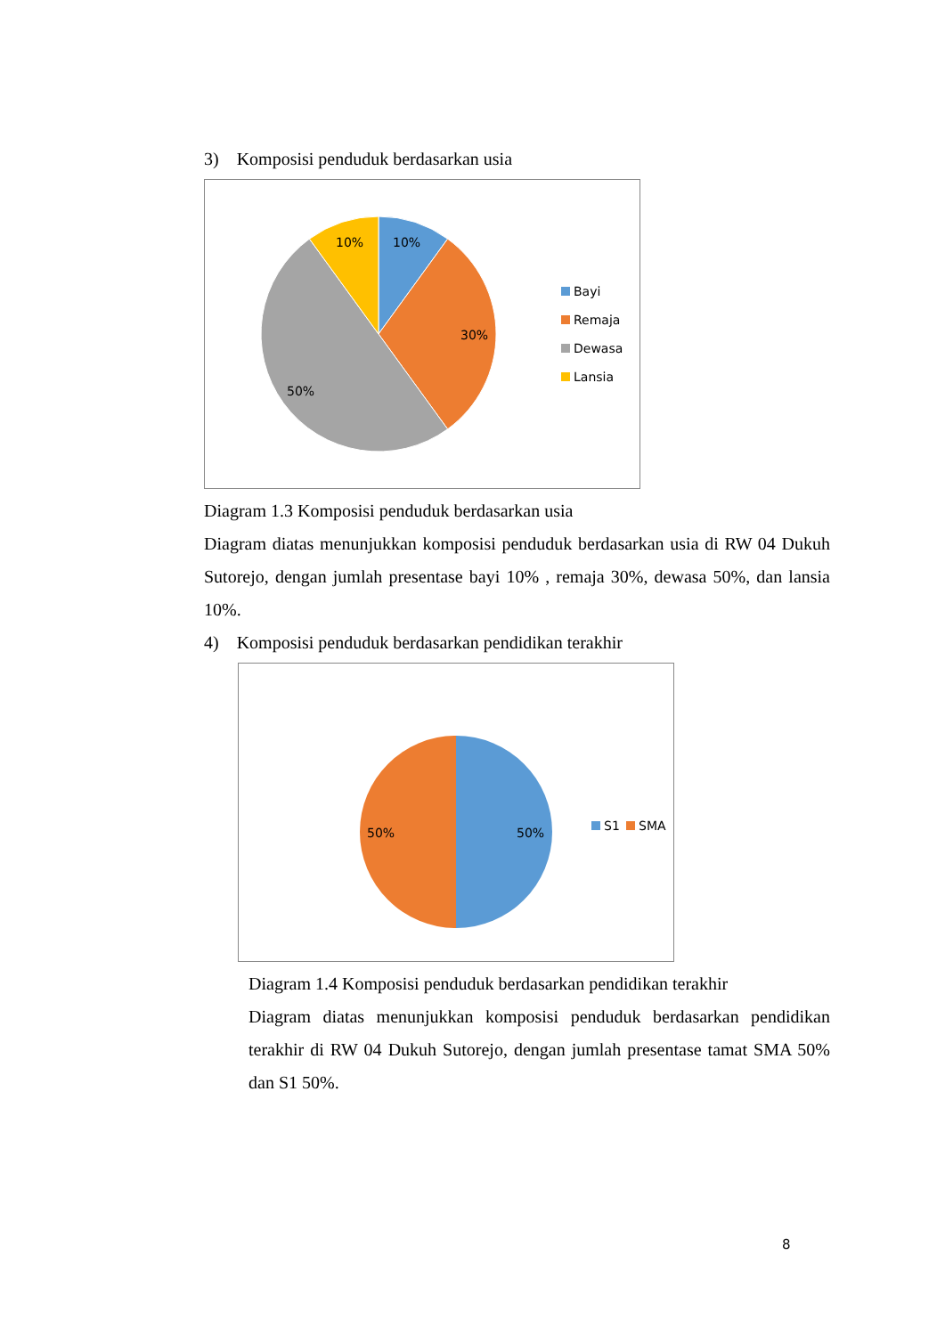3) Komposisi penduduk berdasarkan usia
10%
10%
30%
50%
Bayi
Remaja
Dewasa
Lansia
Diagram 1.3 Komposisi penduduk berdasarkan usia
Diagram diatas menunjukkan komposisi penduduk berdasarkan usia di RW 04 Dukuh Sutorejo, dengan jumlah presentase bayi 10% , remaja 30%, dewasa 50%, dan lansia 10%.
4) Komposisi penduduk berdasarkan pendidikan terakhir
50%
50%
S1
SMA
Diagram 1.4 Komposisi penduduk berdasarkan pendidikan terakhir
Diagram diatas menunjukkan komposisi penduduk berdasarkan pendidikan terakhir di RW 04 Dukuh Sutorejo, dengan jumlah presentase tamat SMA 50% dan S1 50%.
8